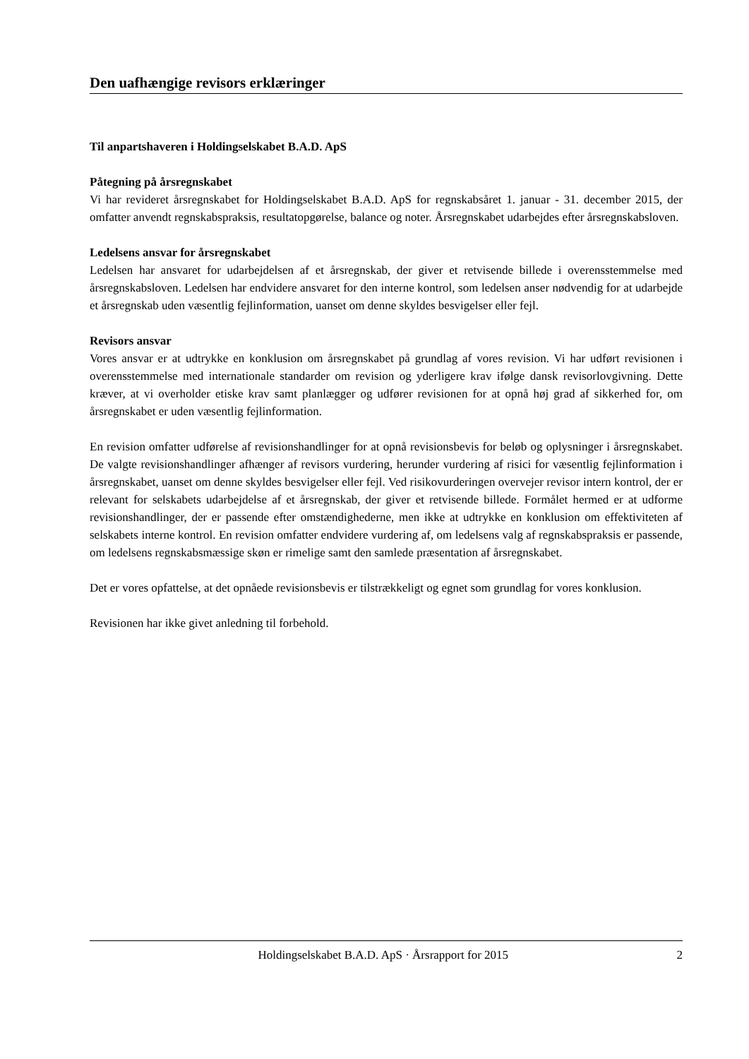Den uafhængige revisors erklæringer
Til anpartshaveren i Holdingselskabet B.A.D. ApS
Påtegning på årsregnskabet
Vi har revideret årsregnskabet for Holdingselskabet B.A.D. ApS for regnskabsåret 1. januar - 31. december 2015, der omfatter anvendt regnskabspraksis, resultatopgørelse, balance og noter. Årsregnskabet udarbejdes efter årsregnskabsloven.
Ledelsens ansvar for årsregnskabet
Ledelsen har ansvaret for udarbejdelsen af et årsregnskab, der giver et retvisende billede i overensstemmelse med årsregnskabsloven. Ledelsen har endvidere ansvaret for den interne kontrol, som ledelsen anser nødvendig for at udarbejde et årsregnskab uden væsentlig fejlinformation, uanset om denne skyldes besvigelser eller fejl.
Revisors ansvar
Vores ansvar er at udtrykke en konklusion om årsregnskabet på grundlag af vores revision. Vi har udført revisionen i overensstemmelse med internationale standarder om revision og yderligere krav ifølge dansk revisorlovgivning. Dette kræver, at vi overholder etiske krav samt planlægger og udfører revisionen for at opnå høj grad af sikkerhed for, om årsregnskabet er uden væsentlig fejlinformation.
En revision omfatter udførelse af revisionshandlinger for at opnå revisionsbevis for beløb og oplysninger i årsregnskabet. De valgte revisionshandlinger afhænger af revisors vurdering, herunder vurdering af risici for væsentlig fejlinformation i årsregnskabet, uanset om denne skyldes besvigelser eller fejl. Ved risikovurderingen overvejer revisor intern kontrol, der er relevant for selskabets udarbejdelse af et årsregnskab, der giver et retvisende billede. Formålet hermed er at udforme revisionshandlinger, der er passende efter omstændighederne, men ikke at udtrykke en konklusion om effektiviteten af selskabets interne kontrol. En revision omfatter endvidere vurdering af, om ledelsens valg af regnskabspraksis er passende, om ledelsens regnskabsmæssige skøn er rimelige samt den samlede præsentation af årsregnskabet.
Det er vores opfattelse, at det opnåede revisionsbevis er tilstrækkeligt og egnet som grundlag for vores konklusion.
Revisionen har ikke givet anledning til forbehold.
Holdingselskabet B.A.D. ApS · Årsrapport for 2015 2